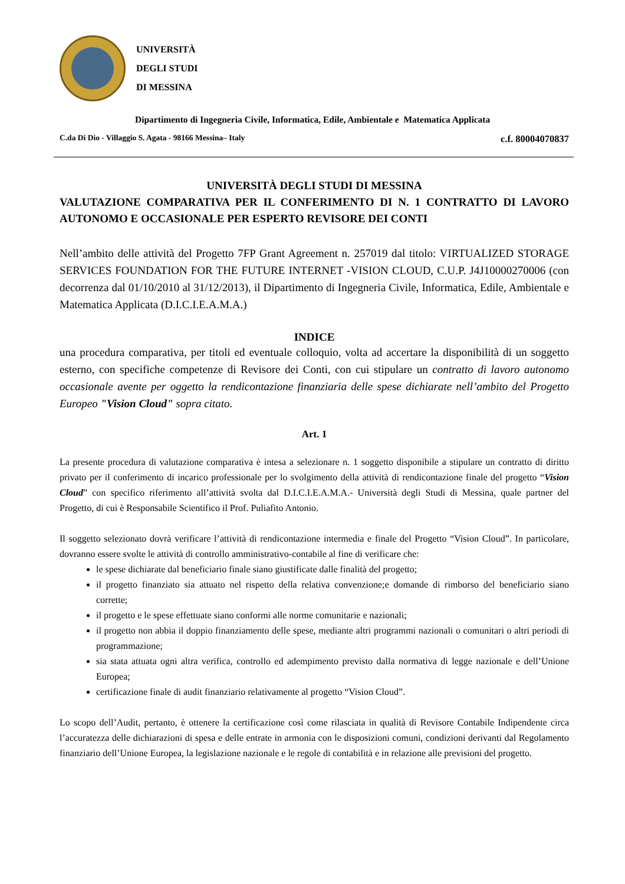UNIVERSITÀ
DEGLI STUDI
DI MESSINA
Dipartimento di Ingegneria Civile, Informatica, Edile, Ambientale e Matematica Applicata
C.da Di Dio - Villaggio S. Agata - 98166 Messina– Italy c.f. 80004070837
UNIVERSITÀ DEGLI STUDI DI MESSINA
VALUTAZIONE COMPARATIVA PER IL CONFERIMENTO DI N. 1 CONTRATTO DI LAVORO AUTONOMO E OCCASIONALE PER ESPERTO REVISORE DEI CONTI
Nell’ambito delle attività del Progetto 7FP Grant Agreement n. 257019 dal titolo: VIRTUALIZED STORAGE SERVICES FOUNDATION FOR THE FUTURE INTERNET -VISION CLOUD, C.U.P. J4J10000270006 (con decorrenza dal 01/10/2010 al 31/12/2013), il Dipartimento di Ingegneria Civile, Informatica, Edile, Ambientale e Matematica Applicata (D.I.C.I.E.A.M.A.)
INDICE
una procedura comparativa, per titoli ed eventuale colloquio, volta ad accertare la disponibilità di un soggetto esterno, con specifiche competenze di Revisore dei Conti, con cui stipulare un contratto di lavoro autonomo occasionale avente per oggetto la rendicontazione finanziaria delle spese dichiarate nell’ambito del Progetto Europeo "Vision Cloud" sopra citato.
Art. 1
La presente procedura di valutazione comparativa è intesa a selezionare n. 1 soggetto disponibile a stipulare un contratto di diritto privato per il conferimento di incarico professionale per lo svolgimento della attività di rendicontazione finale del progetto “Vision Cloud” con specifico riferimento all’attività svolta dal D.I.C.I.E.A.M.A.- Università degli Studi di Messina, quale partner del Progetto, di cui è Responsabile Scientifico il Prof. Puliafito Antonio.
Il soggetto selezionato dovrà verificare l’attività di rendicontazione intermedia e finale del Progetto “Vision Cloud”. In particolare, dovranno essere svolte le attività di controllo amministrativo-contabile al fine di verificare che:
le spese dichiarate dal beneficiario finale siano giustificate dalle finalità del progetto;
il progetto finanziato sia attuato nel rispetto della relativa convenzione;e domande di rimborso del beneficiario siano corrette;
il progetto e le spese effettuate siano conformi alle norme comunitarie e nazionali;
il progetto non abbia il doppio finanziamento delle spese, mediante altri programmi nazionali o comunitari o altri periodi di programmazione;
sia stata attuata ogni altra verifica, controllo ed adempimento previsto dalla normativa di legge nazionale e dell’Unione Europea;
certificazione finale di audit finanziario relativamente al progetto “Vision Cloud”.
Lo scopo dell’Audit, pertanto, è ottenere la certificazione così come rilasciata in qualità di Revisore Contabile Indipendente circa l’accuratezza delle dichiarazioni di spesa e delle entrate in armonia con le disposizioni comuni, condizioni derivanti dal Regolamento finanziario dell’Unione Europea, la legislazione nazionale e le regole di contabilità e in relazione alle previsioni del progetto.